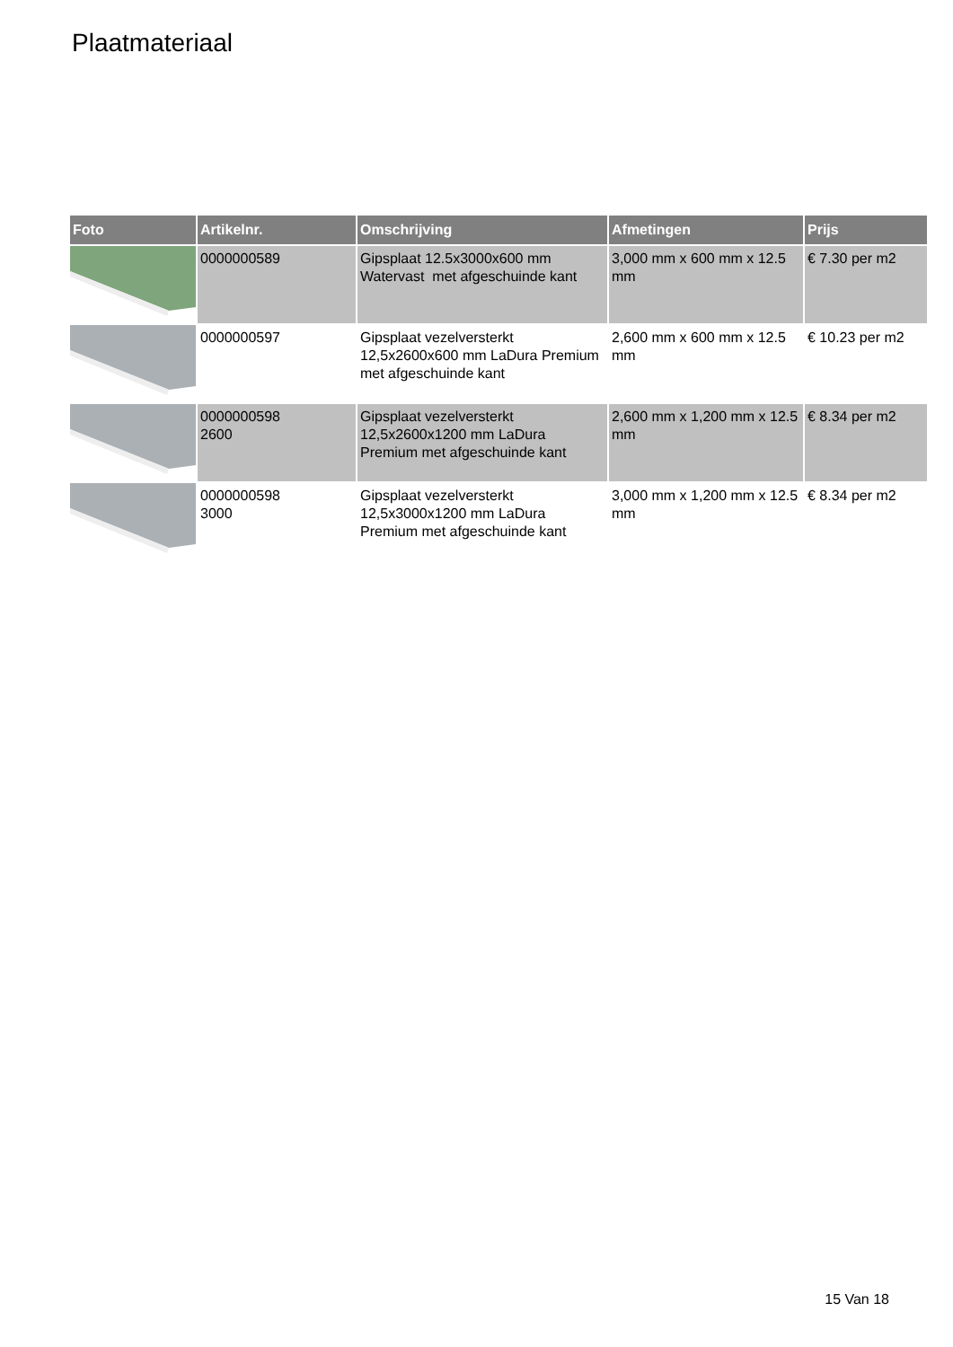Plaatmateriaal
| Foto | Artikelnr. | Omschrijving | Afmetingen | Prijs |
| --- | --- | --- | --- | --- |
| | 0000000589 | Gipsplaat 12.5x3000x600 mm Watervast met afgeschuinde kant | 3,000 mm x 600 mm x 12.5 mm | € 7.30 per m2 |
| | 0000000597 | Gipsplaat vezelversterkt 12,5x2600x600 mm LaDura Premium met afgeschuinde kant | 2,600 mm x 600 mm x 12.5 mm | € 10.23 per m2 |
| | 0000000598 2600 | Gipsplaat vezelversterkt 12,5x2600x1200 mm LaDura Premium met afgeschuinde kant | 2,600 mm x 1,200 mm x 12.5 mm | € 8.34 per m2 |
| | 0000000598 3000 | Gipsplaat vezelversterkt 12,5x3000x1200 mm LaDura Premium met afgeschuinde kant | 3,000 mm x 1,200 mm x 12.5 mm | € 8.34 per m2 |
15 Van 18